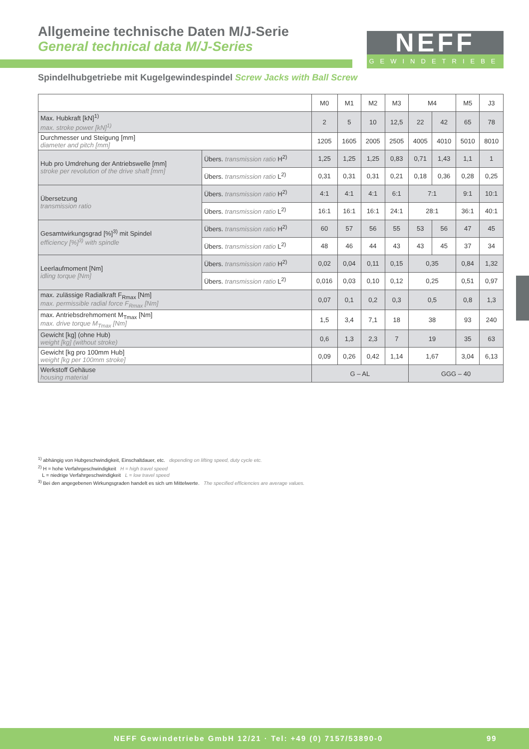Allgemeine technische Daten M/J-Serie
General technical data M/J-Series
NEFF
GEWINDETRIEBE
Spindelhubgetriebe mit Kugelgewindespindel Screw Jacks with Ball Screw
| | | M0 | M1 | M2 | M3 | M4 | | M5 | J3 |
| Max. Hubkraft [kN]<sup>1)</sup> max. stroke power [kN]<sup>1)</sup> | | 2 | 5 | 10 | 12,5 | 22 | 42 | 65 | 78 |
| Durchmesser und Steigung [mm] diameter and pitch [mm] | | 1205 | 1605 | 2005 | 2505 | 4005 | 4010 | 5010 | 8010 |
| Hub pro Umdrehung der Antriebswelle [mm] stroke per revolution of the drive shaft [mm] | Übers. transmission ratio H<sup>2)</sup> | 1,25 | 1,25 | 1,25 | 0,83 | 0,71 | 1,43 | 1,1 | 1 |
| | Übers. transmission ratio L<sup>2)</sup> | 0,31 | 0,31 | 0,31 | 0,21 | 0,18 | 0,36 | 0,28 | 0,25 |
| Übersetzung transmission ratio | Übers. transmission ratio H<sup>2)</sup> | 4:1 | 4:1 | 4:1 | 6:1 | 7:1 | | 9:1 | 10:1 |
| | Übers. transmission ratio L<sup>2)</sup> | 16:1 | 16:1 | 16:1 | 24:1 | 28:1 | | 36:1 | 40:1 |
| Gesamtwirkungsgrad [%]<sup>3)</sup> mit Spindel efficiency [%]<sup>3)</sup> with spindle | Übers. transmission ratio H<sup>2)</sup> | 60 | 57 | 56 | 55 | 53 | 56 | 47 | 45 |
| | Übers. transmission ratio L<sup>2)</sup> | 48 | 46 | 44 | 43 | 43 | 45 | 37 | 34 |
| Leerlaufmoment [Nm] idling torque [Nm] | Übers. transmission ratio H<sup>2)</sup> | 0,02 | 0,04 | 0,11 | 0,15 | 0,35 | | 0,84 | 1,32 |
| | Übers. transmission ratio L<sup>2)</sup> | 0,016 | 0,03 | 0,10 | 0,12 | 0,25 | | 0,51 | 0,97 |
| max. zulässige Radialkraft F<sub>Rmax</sub> [Nm] max. permissible radial force F<sub>Rmax</sub> [Nm] | | 0,07 | 0,1 | 0,2 | 0,3 | 0,5 | | 0,8 | 1,3 |
| max. Antriebsdrehmoment M<sub>Tmax</sub> [Nm] max. drive torque M<sub>Tmax</sub> [Nm] | | 1,5 | 3,4 | 7,1 | 18 | 38 | | 93 | 240 |
| Gewicht [kg] (ohne Hub) weight [kg] (without stroke) | | 0,6 | 1,3 | 2,3 | 7 | 19 | | 35 | 63 |
| Gewicht [kg pro 100mm Hub] weight [kg per 100mm stroke] | | 0,09 | 0,26 | 0,42 | 1,14 | 1,67 | | 3,04 | 6,13 |
| Werkstoff Gehäuse housing material | | G – AL | | | | GGG – 40 | | | |
<sup>1)</sup> abhängig von Hubgeschwindigkeit, Einschaltdauer, etc. depending on lifting speed, duty cycle etc.
<sup>2)</sup> H = hohe Verfahrgeschwindigkeit H = high travel speed
L = niedrige Verfahrgeschwindigkeit L = low travel speed
<sup>3)</sup> Bei den angegebenen Wirkungsgraden handelt es sich um Mittelwerte. The specified efficiencies are average values.
NEFF Gewindetriebe GmbH 12/21 · Tel: +49 (0) 7157/53890-0 99